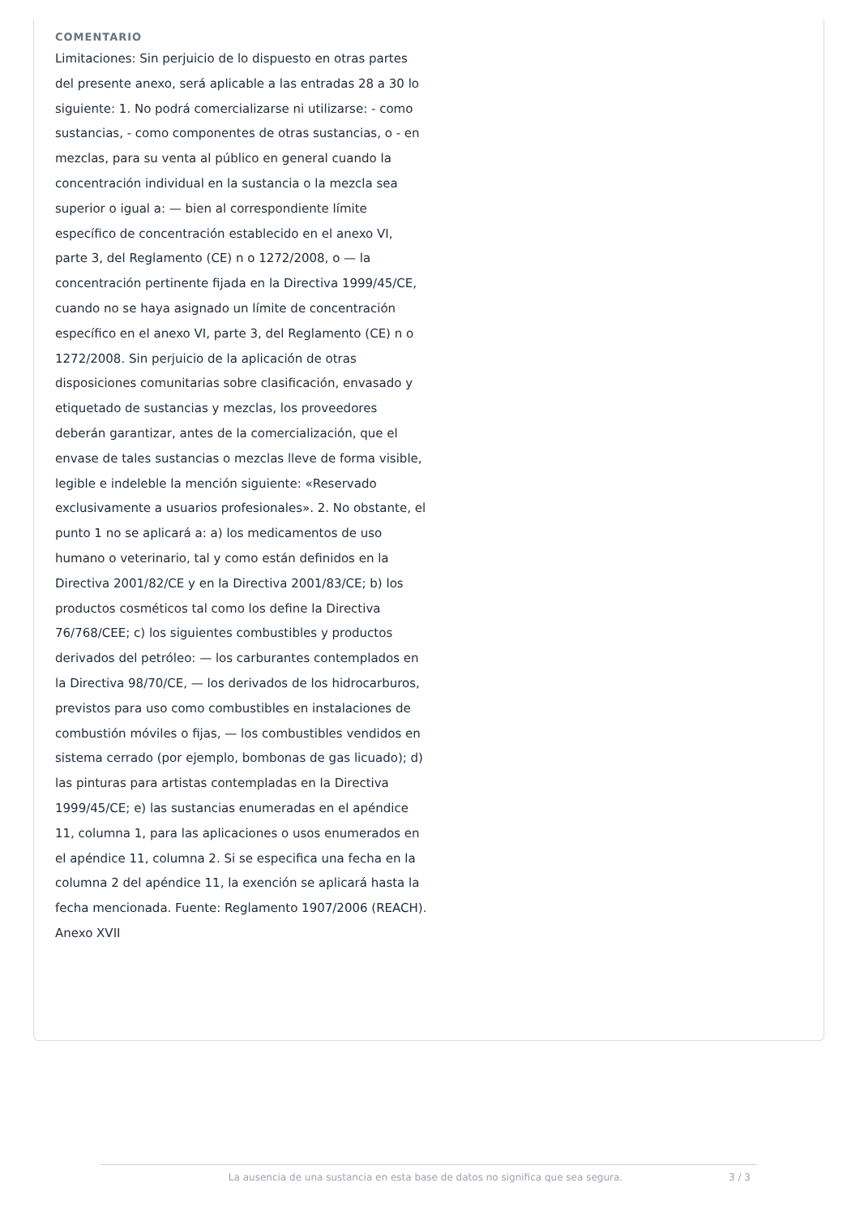COMENTARIO
Limitaciones: Sin perjuicio de lo dispuesto en otras partes del presente anexo, será aplicable a las entradas 28 a 30 lo siguiente: 1. No podrá comercializarse ni utilizarse: - como sustancias, - como componentes de otras sustancias, o - en mezclas, para su venta al público en general cuando la concentración individual en la sustancia o la mezcla sea superior o igual a: — bien al correspondiente límite específico de concentración establecido en el anexo VI, parte 3, del Reglamento (CE) n o 1272/2008, o — la concentración pertinente fijada en la Directiva 1999/45/CE, cuando no se haya asignado un límite de concentración específico en el anexo VI, parte 3, del Reglamento (CE) n o 1272/2008. Sin perjuicio de la aplicación de otras disposiciones comunitarias sobre clasificación, envasado y etiquetado de sustancias y mezclas, los proveedores deberán garantizar, antes de la comercialización, que el envase de tales sustancias o mezclas lleve de forma visible, legible e indeleble la mención siguiente: «Reservado exclusivamente a usuarios profesionales». 2. No obstante, el punto 1 no se aplicará a: a) los medicamentos de uso humano o veterinario, tal y como están definidos en la Directiva 2001/82/CE y en la Directiva 2001/83/CE; b) los productos cosméticos tal como los define la Directiva 76/768/CEE; c) los siguientes combustibles y productos derivados del petróleo: — los carburantes contemplados en la Directiva 98/70/CE, — los derivados de los hidrocarburos, previstos para uso como combustibles en instalaciones de combustión móviles o fijas, — los combustibles vendidos en sistema cerrado (por ejemplo, bombonas de gas licuado); d) las pinturas para artistas contempladas en la Directiva 1999/45/CE; e) las sustancias enumeradas en el apéndice 11, columna 1, para las aplicaciones o usos enumerados en el apéndice 11, columna 2. Si se especifica una fecha en la columna 2 del apéndice 11, la exención se aplicará hasta la fecha mencionada. Fuente: Reglamento 1907/2006 (REACH). Anexo XVII
La ausencia de una sustancia en esta base de datos no significa que sea segura. 3 / 3